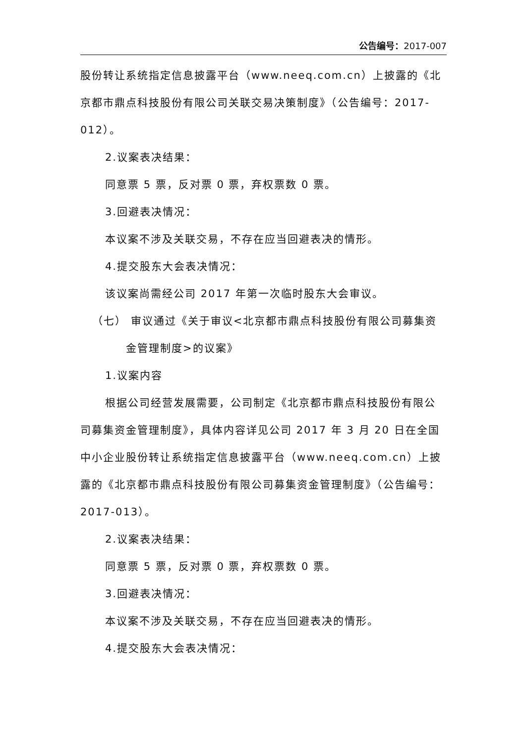公告编号：2017-007
股份转让系统指定信息披露平台（www.neeq.com.cn）上披露的《北京都市鼎点科技股份有限公司关联交易决策制度》（公告编号：2017-012）。
2.议案表决结果：
同意票 5 票，反对票 0 票，弃权票数 0 票。
3.回避表决情况：
本议案不涉及关联交易，不存在应当回避表决的情形。
4.提交股东大会表决情况：
该议案尚需经公司 2017 年第一次临时股东大会审议。
（七） 审议通过《关于审议<北京都市鼎点科技股份有限公司募集资
金管理制度>的议案》
1.议案内容
根据公司经营发展需要，公司制定《北京都市鼎点科技股份有限公司募集资金管理制度》，具体内容详见公司 2017 年 3 月 20 日在全国中小企业股份转让系统指定信息披露平台（www.neeq.com.cn）上披露的《北京都市鼎点科技股份有限公司募集资金管理制度》（公告编号：2017-013）。
2.议案表决结果：
同意票 5 票，反对票 0 票，弃权票数 0 票。
3.回避表决情况：
本议案不涉及关联交易，不存在应当回避表决的情形。
4.提交股东大会表决情况：